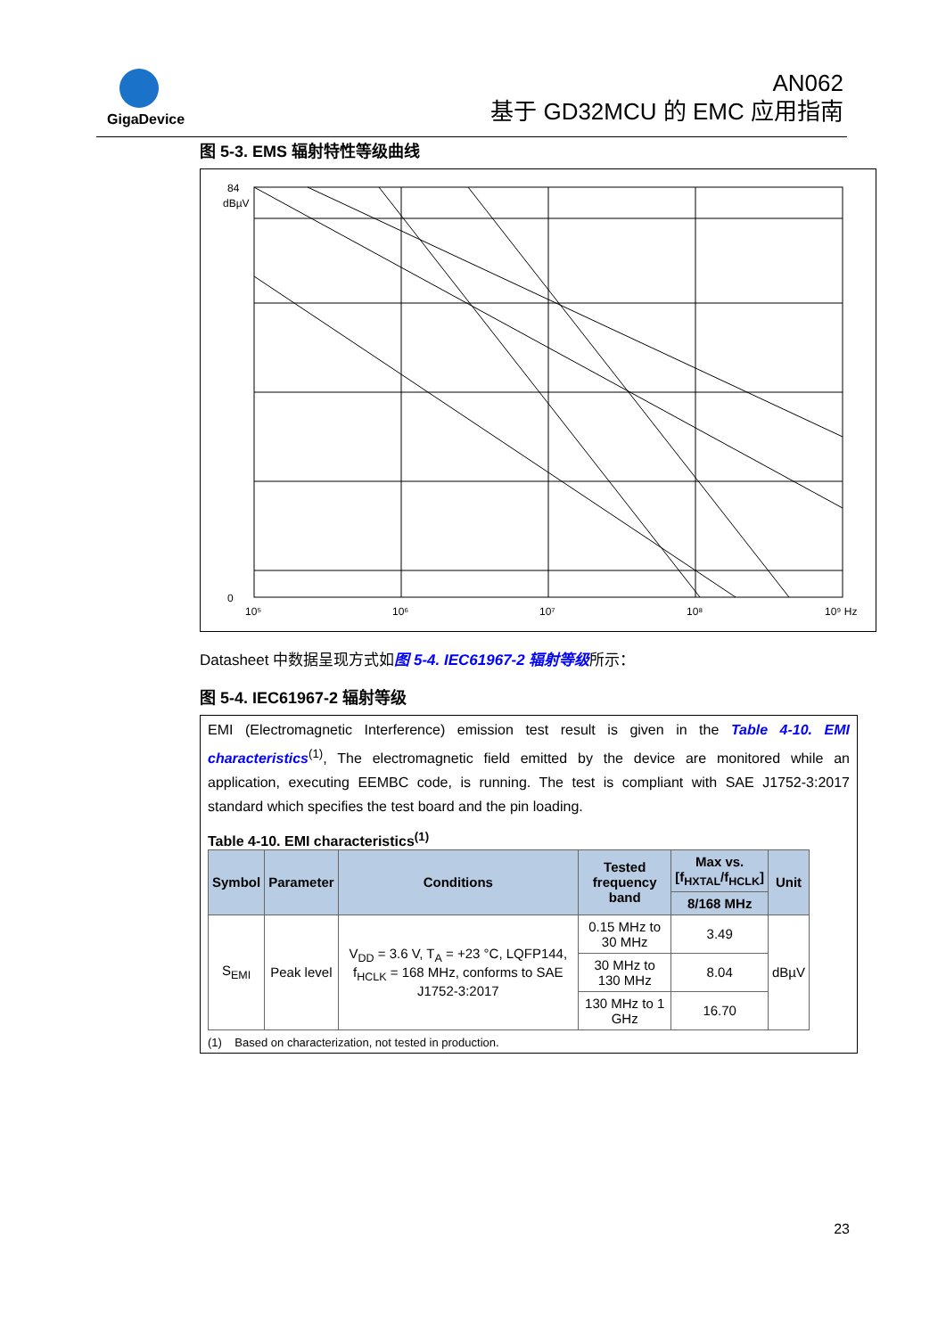GigaDevice
AN062
基于 GD32MCU 的 EMC 应用指南
图 5-3. EMS 辐射特性等级曲线
84
0
10⁵
10⁶
10⁷
10⁸
10⁹ Hz
dBµV
Datasheet 中数据呈现方式如图 5-4. IEC61967-2 辐射等级所示：
图 5-4. IEC61967-2 辐射等级
EMI (Electromagnetic Interference) emission test result is given in the Table 4-10. EMI characteristics<sup>(1)</sup>, The electromagnetic field emitted by the device are monitored while an application, executing EEMBC code, is running. The test is compliant with SAE J1752-3:2017 standard which specifies the test board and the pin loading.
Table 4-10. EMI characteristics<sup>(1)</sup>
| Symbol | Parameter | Conditions | Tested frequency band | Max vs. [f<sub>HXTAL</sub>/f<sub>HCLK</sub>] | Unit |
| --- | --- | --- | --- | --- | --- |
| | | | | 8/168 MHz | |
| S<sub>EMI</sub> | Peak level | V<sub>DD</sub> = 3.6 V, T<sub>A</sub> = +23 °C, LQFP144, f<sub>HCLK</sub> = 168 MHz, conforms to SAE J1752-3:2017 | 0.15 MHz to 30 MHz | 3.49 | dBµV |
| | | | 30 MHz to 130 MHz | 8.04 | |
| | | | 130 MHz to 1 GHz | 16.70 | |
(1) Based on characterization, not tested in production.
23